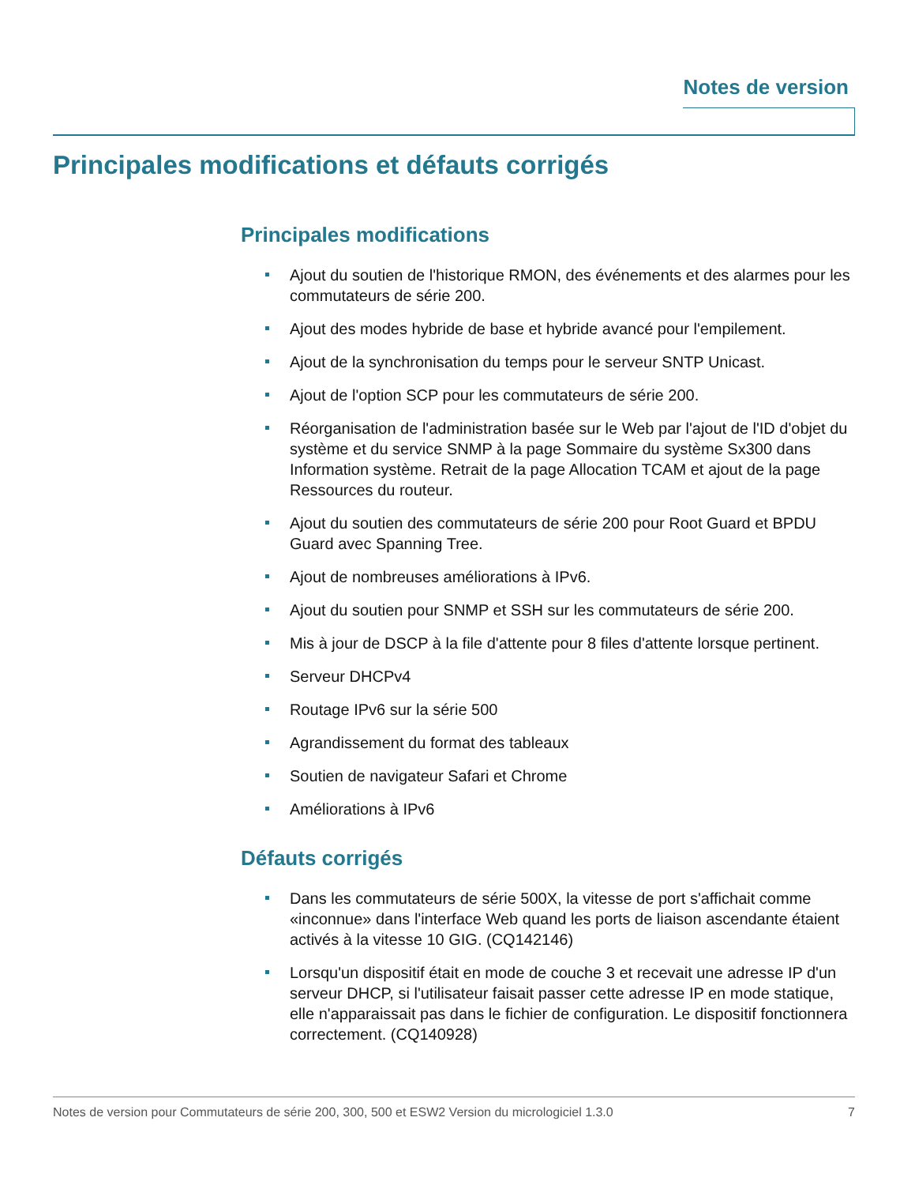Notes de version
Principales modifications et défauts corrigés
Principales modifications
Ajout du soutien de l'historique RMON, des événements et des alarmes pour les commutateurs de série 200.
Ajout des modes hybride de base et hybride avancé pour l'empilement.
Ajout de la synchronisation du temps pour le serveur SNTP Unicast.
Ajout de l'option SCP pour les commutateurs de série 200.
Réorganisation de l'administration basée sur le Web par l'ajout de l'ID d'objet du système et du service SNMP à la page Sommaire du système Sx300 dans Information système. Retrait de la page Allocation TCAM et ajout de la page Ressources du routeur.
Ajout du soutien des commutateurs de série 200 pour Root Guard et BPDU Guard avec Spanning Tree.
Ajout de nombreuses améliorations à IPv6.
Ajout du soutien pour SNMP et SSH sur les commutateurs de série 200.
Mis à jour de DSCP à la file d'attente pour 8 files d'attente lorsque pertinent.
Serveur DHCPv4
Routage IPv6 sur la série 500
Agrandissement du format des tableaux
Soutien de navigateur Safari et Chrome
Améliorations à IPv6
Défauts corrigés
Dans les commutateurs de série 500X, la vitesse de port s'affichait comme «inconnue» dans l'interface Web quand les ports de liaison ascendante étaient activés à la vitesse 10 GIG. (CQ142146)
Lorsqu'un dispositif était en mode de couche 3 et recevait une adresse IP d'un serveur DHCP, si l'utilisateur faisait passer cette adresse IP en mode statique, elle n'apparaissait pas dans le fichier de configuration. Le dispositif fonctionnera correctement. (CQ140928)
Notes de version pour Commutateurs de série 200, 300, 500 et ESW2 Version du micrologiciel 1.3.0 7